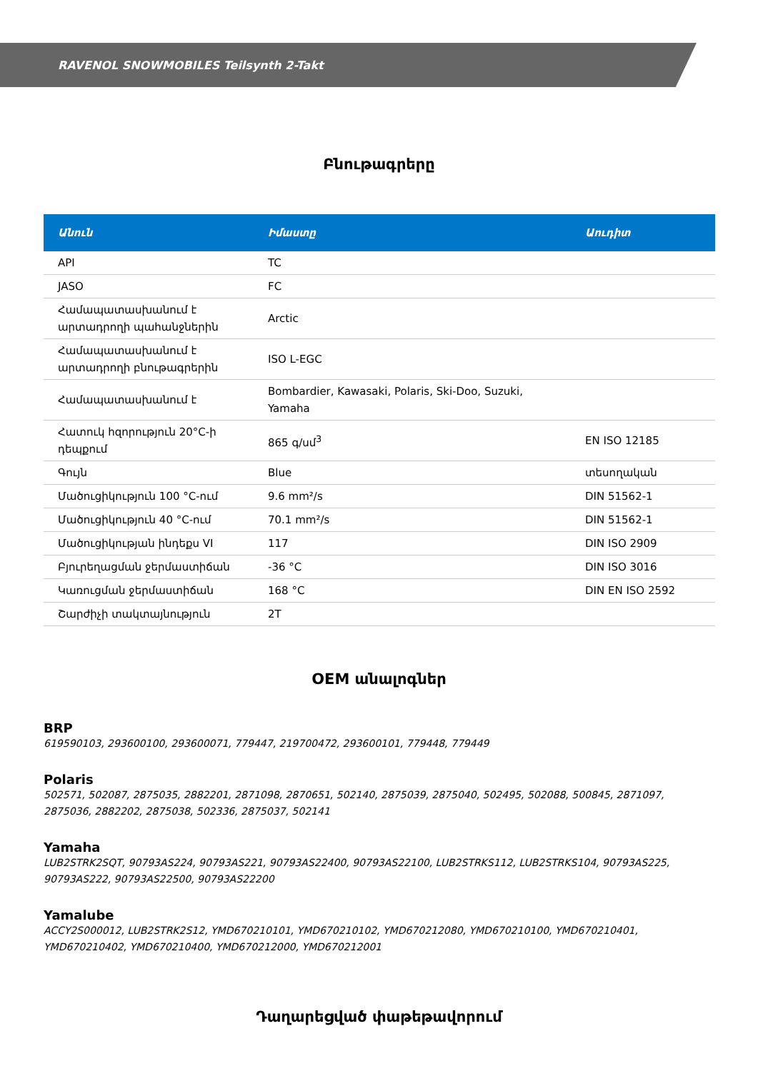RAVENOL SNOWMOBILES Teilsynth 2-Takt
Բնութագրերը
| Անուն | Իմաստը | Աուդիտ |
| --- | --- | --- |
| API | TC | |
| JASO | FC | |
| Համապատասխանում է արտադրողի պահանջներին | Arctic | |
| Համապատասխանում է արտադրողի բնութագրերին | ISO L-EGC | |
| Համապատասխանում է | Bombardier, Kawasaki, Polaris, Ski-Doo, Suzuki, Yamaha | |
| Հատուկ հզորություն 20°C-ի դեպքում | 865 գ/սմ<sup>3</sup> | EN ISO 12185 |
| Գույն | Blue | տեսողական |
| Մածուցիկություն 100 °C-ում | 9.6 mm²/s | DIN 51562-1 |
| Մածուցիկություն 40 °C-ում | 70.1 mm²/s | DIN 51562-1 |
| Մածուցիկության ինդեքս VI | 117 | DIN ISO 2909 |
| Բյուրեղացման ջերմաստիճան | -36 °C | DIN ISO 3016 |
| Կառուցման ջերմաստիճան | 168 °C | DIN EN ISO 2592 |
| Շարժիչի տակտայնություն | 2T | |
OEM անալոգներ
BRP
619590103, 293600100, 293600071, 779447, 219700472, 293600101, 779448, 779449
Polaris
502571, 502087, 2875035, 2882201, 2871098, 2870651, 502140, 2875039, 2875040, 502495, 502088, 500845, 2871097, 2875036, 2882202, 2875038, 502336, 2875037, 502141
Yamaha
LUB2STRK2SQT, 90793AS224, 90793AS221, 90793AS22400, 90793AS22100, LUB2STRKS112, LUB2STRKS104, 90793AS225, 90793AS222, 90793AS22500, 90793AS22200
Yamalube
ACCY2S000012, LUB2STRK2S12, YMD670210101, YMD670210102, YMD670212080, YMD670210100, YMD670210401, YMD670210402, YMD670210400, YMD670212000, YMD670212001
Դաղարեցված փաթեթավորում